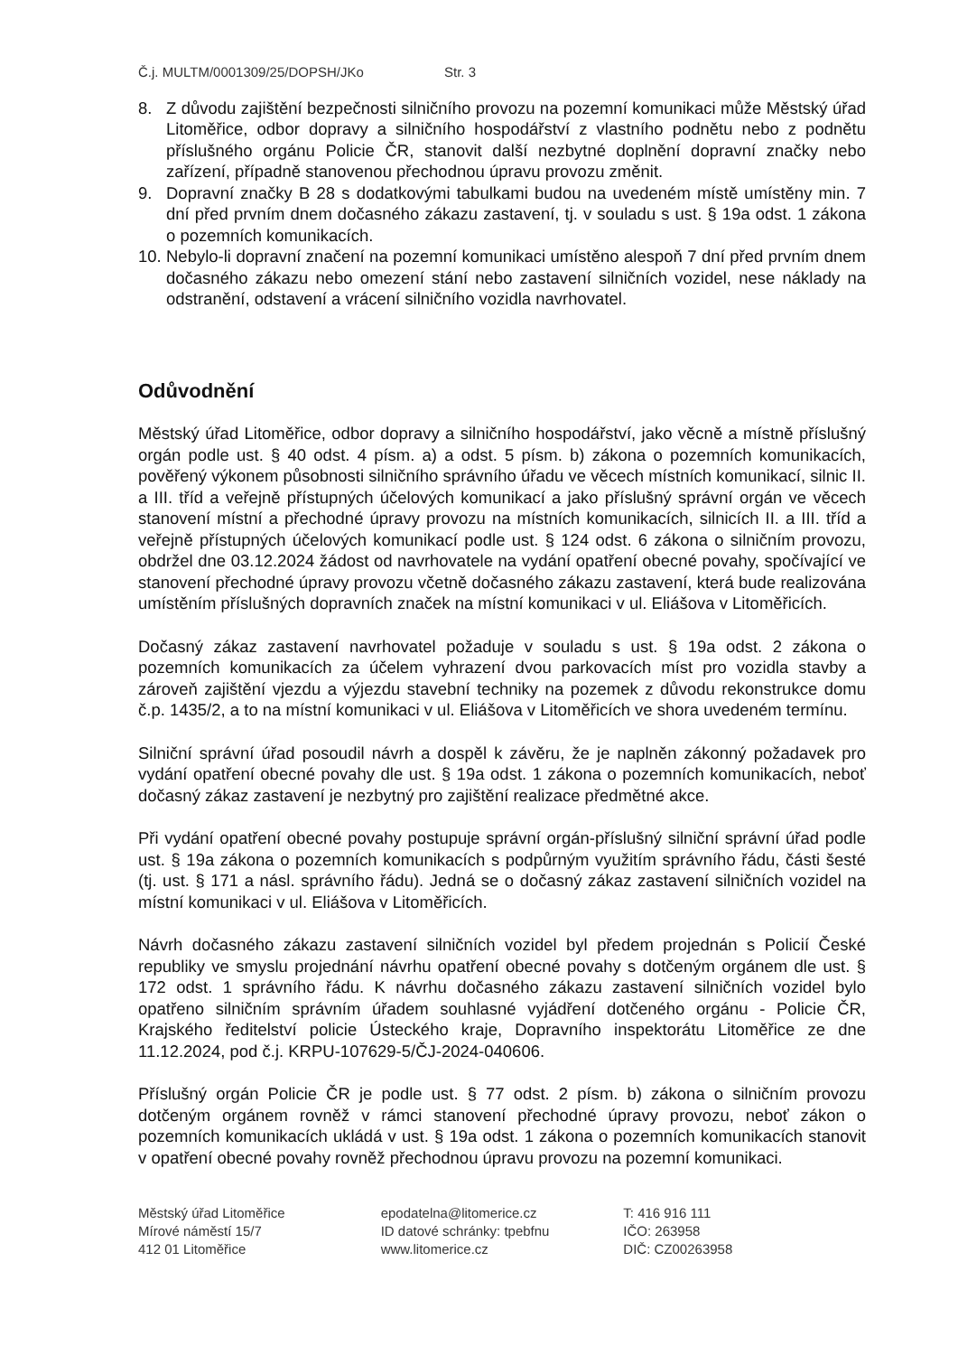Č.j. MULTM/0001309/25/DOPSH/JKo Str. 3
8. Z důvodu zajištění bezpečnosti silničního provozu na pozemní komunikaci může Městský úřad Litoměřice, odbor dopravy a silničního hospodářství z vlastního podnětu nebo z podnětu příslušného orgánu Policie ČR, stanovit další nezbytné doplnění dopravní značky nebo zařízení, případně stanovenou přechodnou úpravu provozu změnit.
9. Dopravní značky B 28 s dodatkovými tabulkami budou na uvedeném místě umístěny min. 7 dní před prvním dnem dočasného zákazu zastavení, tj. v souladu s ust. § 19a odst. 1 zákona o pozemních komunikacích.
10.
Nebylo-li dopravní značení na pozemní komunikaci umístěno alespoň 7 dní před prvním dnem dočasného zákazu nebo omezení stání nebo zastavení silničních vozidel, nese náklady na odstranění, odstavení a vrácení silničního vozidla navrhovatel.
Odůvodnění
Městský úřad Litoměřice, odbor dopravy a silničního hospodářství, jako věcně a místně příslušný orgán podle ust. § 40 odst. 4 písm. a) a odst. 5 písm. b) zákona o pozemních komunikacích, pověřený výkonem působnosti silničního správního úřadu ve věcech místních komunikací, silnic II. a III. tříd a veřejně přístupných účelových komunikací a jako příslušný správní orgán ve věcech stanovení místní a přechodné úpravy provozu na místních komunikacích, silnicích II. a III. tříd a veřejně přístupných účelových komunikací podle ust. § 124 odst. 6 zákona o silničním provozu, obdržel dne 03.12.2024 žádost od navrhovatele na vydání opatření obecné povahy, spočívající ve stanovení přechodné úpravy provozu včetně dočasného zákazu zastavení, která bude realizována umístěním příslušných dopravních značek na místní komunikaci v ul. Eliášova v Litoměřicích.
Dočasný zákaz zastavení navrhovatel požaduje v souladu s ust. § 19a odst. 2 zákona o pozemních komunikacích za účelem vyhrazení dvou parkovacích míst pro vozidla stavby a zároveň zajištění vjezdu a výjezdu stavební techniky na pozemek z důvodu rekonstrukce domu č.p. 1435/2, a to na místní komunikaci v ul. Eliášova v Litoměřicích ve shora uvedeném termínu.
Silniční správní úřad posoudil návrh a dospěl k závěru, že je naplněn zákonný požadavek pro vydání opatření obecné povahy dle ust. § 19a odst. 1 zákona o pozemních komunikacích, neboť dočasný zákaz zastavení je nezbytný pro zajištění realizace předmětné akce.
Při vydání opatření obecné povahy postupuje správní orgán-příslušný silniční správní úřad podle ust. § 19a zákona o pozemních komunikacích s podpůrným využitím správního řádu, části šesté (tj. ust. § 171 a násl. správního řádu). Jedná se o dočasný zákaz zastavení silničních vozidel na místní komunikaci v ul. Eliášova v Litoměřicích.
Návrh dočasného zákazu zastavení silničních vozidel byl předem projednán s Policií České republiky ve smyslu projednání návrhu opatření obecné povahy s dotčeným orgánem dle ust. § 172 odst. 1 správního řádu. K návrhu dočasného zákazu zastavení silničních vozidel bylo opatřeno silničním správním úřadem souhlasné vyjádření dotčeného orgánu - Policie ČR, Krajského ředitelství policie Ústeckého kraje, Dopravního inspektorátu Litoměřice ze dne 11.12.2024, pod č.j. KRPU-107629-5/ČJ-2024-040606.
Příslušný orgán Policie ČR je podle ust. § 77 odst. 2 písm. b) zákona o silničním provozu dotčeným orgánem rovněž v rámci stanovení přechodné úpravy provozu, neboť zákon o pozemních komunikacích ukládá v ust. § 19a odst. 1 zákona o pozemních komunikacích stanovit v opatření obecné povahy rovněž přechodnou úpravu provozu na pozemní komunikaci.
Městský úřad Litoměřice
Mírové náměstí 15/7
412 01 Litoměřice
epodatelna@litomerice.cz
ID datové schránky: tpebfnu
www.litomerice.cz
T: 416 916 111
IČO: 263958
DIČ: CZ00263958